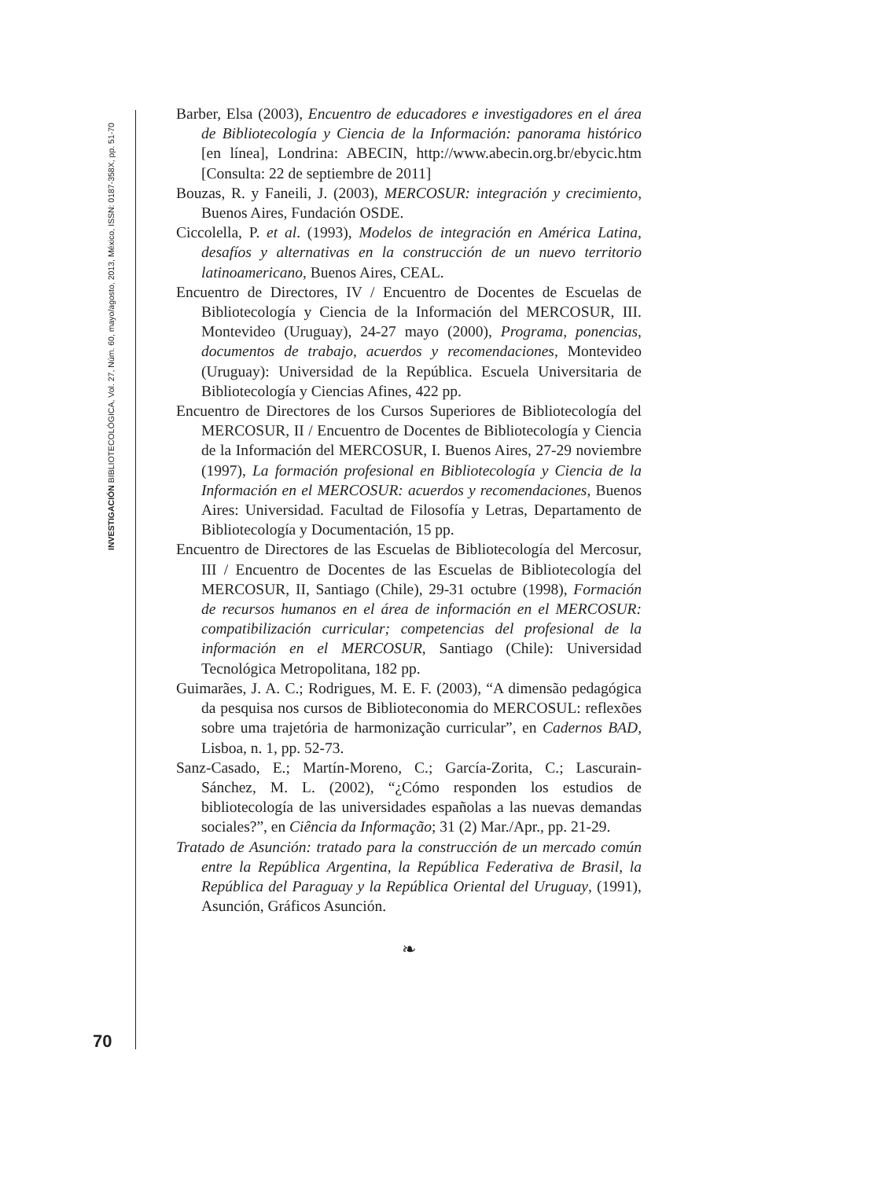INVESTIGACIÓN BIBLIOTECOLÓGICA, Vol. 27, Núm. 60, mayo/agosto, 2013, México, ISSN: 0187-358X, pp. 51-70
70
Barber, Elsa (2003), Encuentro de educadores e investigadores en el área de Bibliotecología y Ciencia de la Información: panorama histórico [en línea], Londrina: ABECIN, http://www.abecin.org.br/ebycic.htm [Consulta: 22 de septiembre de 2011]
Bouzas, R. y Faneili, J. (2003), MERCOSUR: integración y crecimiento, Buenos Aires, Fundación OSDE.
Ciccolella, P. et al. (1993), Modelos de integración en América Latina, desafíos y alternativas en la construcción de un nuevo territorio latinoamericano, Buenos Aires, CEAL.
Encuentro de Directores, IV / Encuentro de Docentes de Escuelas de Bibliotecología y Ciencia de la Información del MERCOSUR, III. Montevideo (Uruguay), 24-27 mayo (2000), Programa, ponencias, documentos de trabajo, acuerdos y recomendaciones, Montevideo (Uruguay): Universidad de la República. Escuela Universitaria de Bibliotecología y Ciencias Afines, 422 pp.
Encuentro de Directores de los Cursos Superiores de Bibliotecología del MERCOSUR, II / Encuentro de Docentes de Bibliotecología y Ciencia de la Información del MERCOSUR, I. Buenos Aires, 27-29 noviembre (1997), La formación profesional en Bibliotecología y Ciencia de la Información en el MERCOSUR: acuerdos y recomendaciones, Buenos Aires: Universidad. Facultad de Filosofía y Letras, Departamento de Bibliotecología y Documentación, 15 pp.
Encuentro de Directores de las Escuelas de Bibliotecología del Mercosur, III / Encuentro de Docentes de las Escuelas de Bibliotecología del MERCOSUR, II, Santiago (Chile), 29-31 octubre (1998), Formación de recursos humanos en el área de información en el MERCOSUR: compatibilización curricular; competencias del profesional de la información en el MERCOSUR, Santiago (Chile): Universidad Tecnológica Metropolitana, 182 pp.
Guimarães, J. A. C.; Rodrigues, M. E. F. (2003), “A dimensão pedagógica da pesquisa nos cursos de Biblioteconomia do MERCOSUL: reflexões sobre uma trajetória de harmonização curricular”, en Cadernos BAD, Lisboa, n. 1, pp. 52-73.
Sanz-Casado, E.; Martín-Moreno, C.; García-Zorita, C.; Lascurain-Sánchez, M. L. (2002), “¿Cómo responden los estudios de bibliotecología de las universidades españolas a las nuevas demandas sociales?”, en Ciência da Informação; 31 (2) Mar./Apr., pp. 21-29.
Tratado de Asunción: tratado para la construcción de un mercado común entre la República Argentina, la República Federativa de Brasil, la República del Paraguay y la República Oriental del Uruguay, (1991), Asunción, Gráficos Asunción.
❧